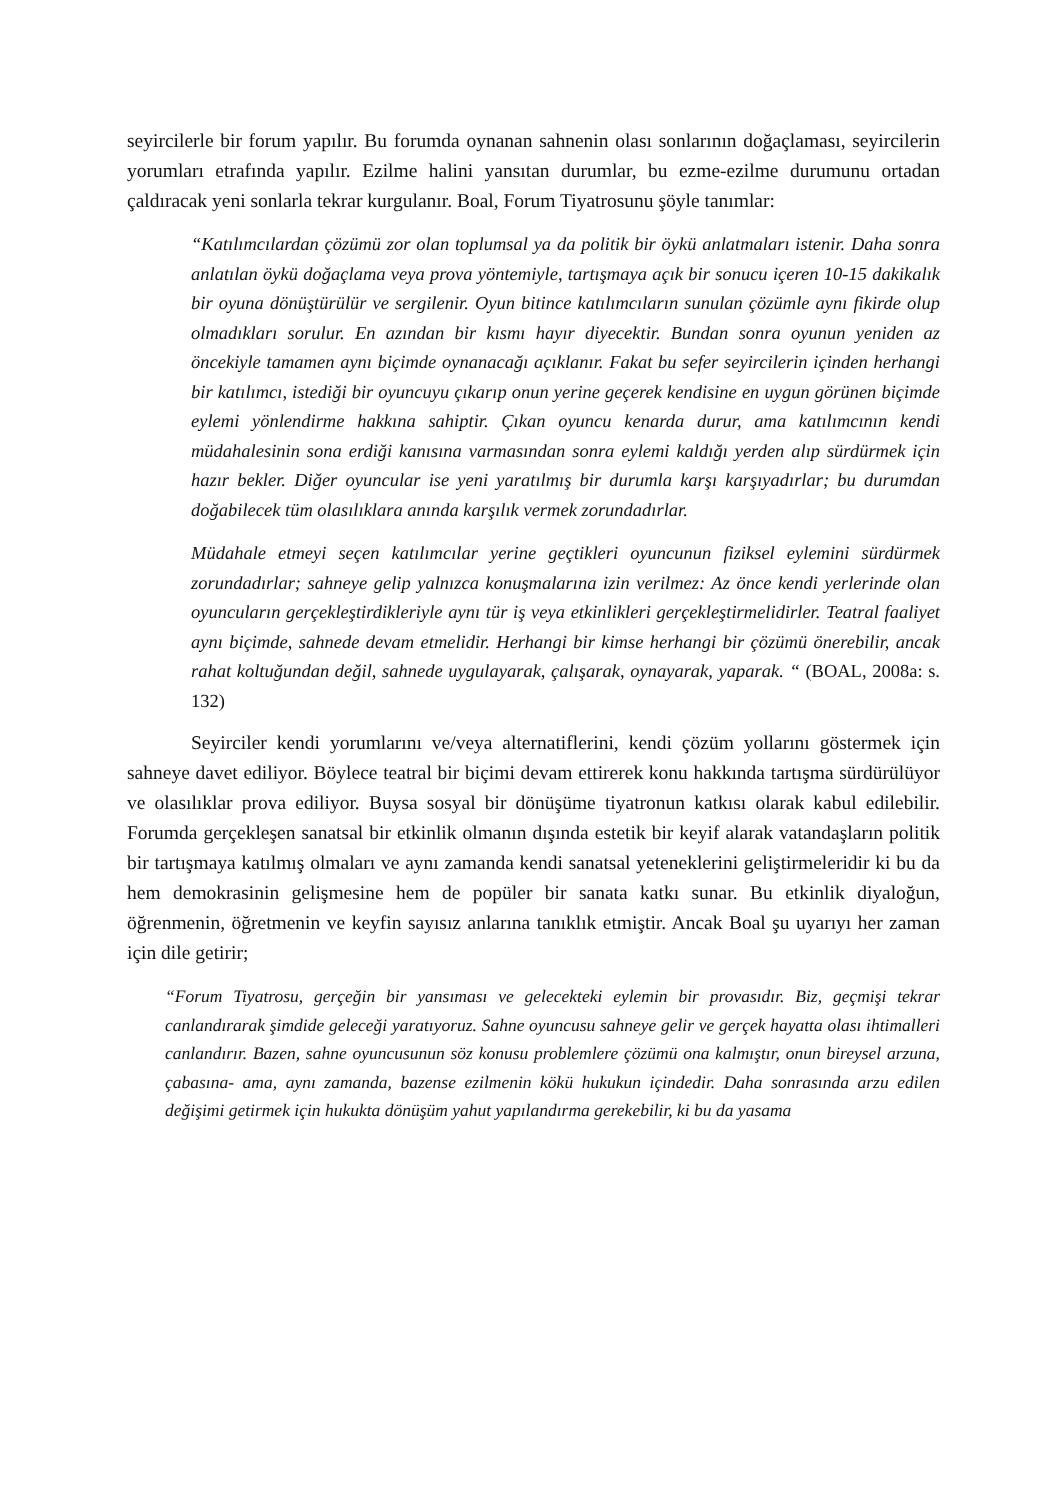seyircilerle bir forum yapılır. Bu forumda oynanan sahnenin olası sonlarının doğaçlaması, seyircilerin yorumları etrafında yapılır. Ezilme halini yansıtan durumlar, bu ezme-ezilme durumunu ortadan çaldıracak yeni sonlarla tekrar kurgulanır. Boal, Forum Tiyatrosunu şöyle tanımlar:
“Katılımcılardan çözümü zor olan toplumsal ya da politik bir öykü anlatmaları istenir. Daha sonra anlatılan öykü doğaçlama veya prova yöntemiyle, tartışmaya açık bir sonucu içeren 10-15 dakikalık bir oyuna dönüştürülür ve sergilenir. Oyun bitince katılımcıların sunulan çözümle aynı fikirde olup olmadıkları sorulur. En azından bir kısmı hayır diyecektir. Bundan sonra oyunun yeniden az öncekiyle tamamen aynı biçimde oynanacağı açıklanır. Fakat bu sefer seyircilerin içinden herhangi bir katılımcı, istediği bir oyuncuyu çıkarıp onun yerine geçerek kendisine en uygun görünen biçimde eylemi yönlendirme hakkına sahiptir. Çıkan oyuncu kenarda durur, ama katılımcının kendi müdahalesinin sona erdiği kanısına varmasından sonra eylemi kaldığı yerden alıp sürdürmek için hazır bekler. Diğer oyuncular ise yeni yaratılmış bir durumla karşı karşıyadırlar; bu durumdan doğabilecek tüm olasılıklara anında karşılık vermek zorundadırlar.
Müdahale etmeyi seçen katılımcılar yerine geçtikleri oyuncunun fiziksel eylemini sürdürmek zorundadırlar; sahneye gelip yalnızca konuşmalarına izin verilmez: Az önce kendi yerlerinde olan oyuncuların gerçekleştirdikleriyle aynı tür iş veya etkinlikleri gerçekleştirmelidirler. Teatral faaliyet aynı biçimde, sahnede devam etmelidir. Herhangi bir kimse herhangi bir çözümü önerebilir, ancak rahat koltuğundan değil, sahnede uygulayarak, çalışarak, oynayarak, yaparak. “ (BOAL, 2008a: s. 132)
Seyirciler kendi yorumlarını ve/veya alternatiflerini, kendi çözüm yollarını göstermek için sahneye davet ediliyor. Böylece teatral bir biçimi devam ettirerek konu hakkında tartışma sürdürülüyor ve olasılıklar prova ediliyor. Buysa sosyal bir dönüşüme tiyatronun katkısı olarak kabul edilebilir. Forumda gerçekleşen sanatsal bir etkinlik olmanın dışında estetik bir keyif alarak vatandaşların politik bir tartışmaya katılmış olmaları ve aynı zamanda kendi sanatsal yeteneklerini geliştirmeleridir ki bu da hem demokrasinin gelişmesine hem de popüler bir sanata katkı sunar. Bu etkinlik diyaloğun, öğrenmenin, öğretmenin ve keyfin sayısız anlarına tanıklık etmiştir. Ancak Boal şu uyarıyı her zaman için dile getirir;
“Forum Tiyatrosu, gerçeğin bir yansıması ve gelecekteki eylemin bir provasıdır. Biz, geçmişi tekrar canlandırarak şimdide geleceği yaratıyoruz. Sahne oyuncusu sahneye gelir ve gerçek hayatta olası ihtimalleri canlandırır. Bazen, sahne oyuncusunun söz konusu problemlere çözümü ona kalmıştır, onun bireysel arzuna, çabasına- ama, aynı zamanda, bazense ezilmenin kökü hukukun içindedir. Daha sonrasında arzu edilen değişimi getirmek için hukukta dönüşüm yahut yapılandırma gerekebilir, ki bu da yasama